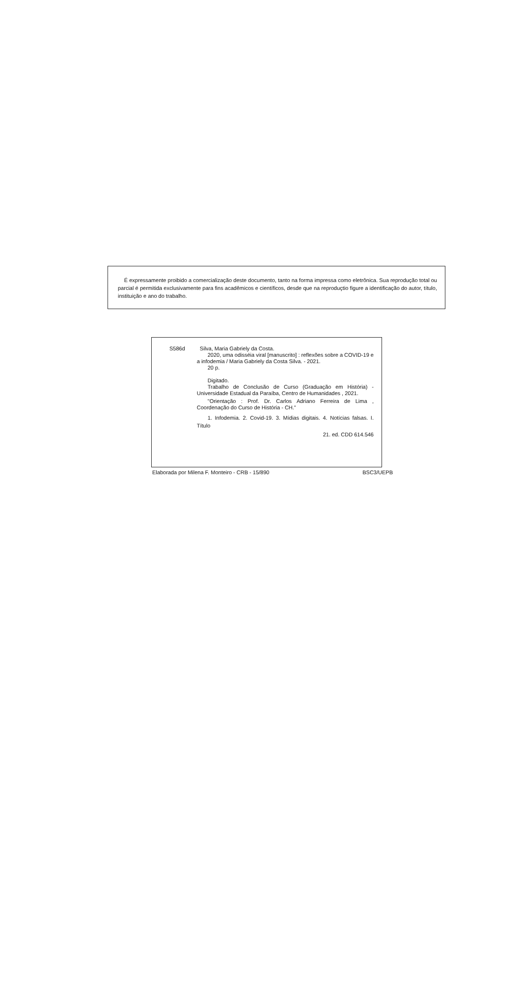É expressamente proibido a comercialização deste documento, tanto na forma impressa como eletrônica. Sua reprodução total ou parcial é permitida exclusivamente para fins acadêmicos e científicos, desde que na reproduçtio figure a identificação do autor, título, instituição e ano do trabalho.
S586d Silva, Maria Gabriely da Costa.
2020, uma odisséia viral [manuscrito] : reflexões sobre a COVID-19 e a infodemia / Maria Gabriely da Costa Silva. - 2021.
20 p.
Digitado.
Trabalho de Conclusão de Curso (Graduação em História) - Universidade Estadual da Paraíba, Centro de Humanidades , 2021.
"Orientação : Prof. Dr. Carlos Adriano Ferreira de Lima , Coordenação do Curso de História - CH."
1. Infodemia. 2. Covid-19. 3. Mídias digitais. 4. Notícias falsas. I. Título
21. ed. CDD 614.546
Elaborada por Milena F. Monteiro - CRB - 15/890 BSC3/UEPB